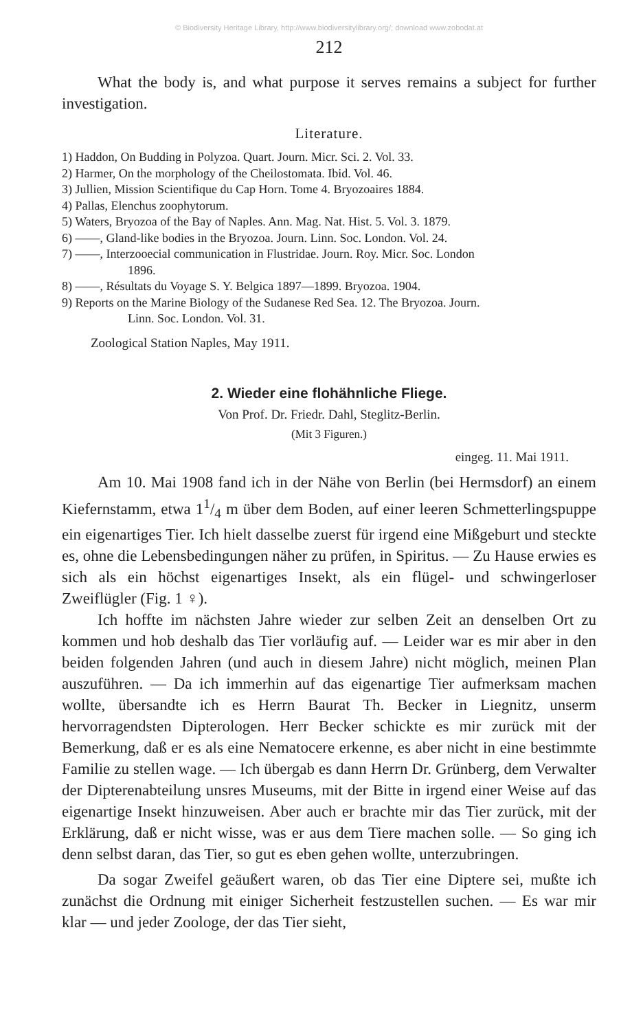© Biodiversity Heritage Library, http://www.biodiversitylibrary.org/; download www.zobodat.at
212
What the body is, and what purpose it serves remains a subject for further investigation.
Literature.
1) Haddon, On Budding in Polyzoa. Quart. Journ. Micr. Sci. 2. Vol. 33.
2) Harmer, On the morphology of the Cheilostomata. Ibid. Vol. 46.
3) Jullien, Mission Scientifique du Cap Horn. Tome 4. Bryozoaires 1884.
4) Pallas, Elenchus zoophytorum.
5) Waters, Bryozoa of the Bay of Naples. Ann. Mag. Nat. Hist. 5. Vol. 3. 1879.
6) ——, Gland-like bodies in the Bryozoa. Journ. Linn. Soc. London. Vol. 24.
7) ——, Interzooecial communication in Flustridae. Journ. Roy. Micr. Soc. London
1896.
8) ——, Résultats du Voyage S. Y. Belgica 1897—1899. Bryozoa. 1904.
9) Reports on the Marine Biology of the Sudanese Red Sea. 12. The Bryozoa. Journ.
Linn. Soc. London. Vol. 31.
Zoological Station Naples, May 1911.
2. Wieder eine flohähnliche Fliege.
Von Prof. Dr. Friedr. Dahl, Steglitz-Berlin.
(Mit 3 Figuren.)
eingeg. 11. Mai 1911.
Am 10. Mai 1908 fand ich in der Nähe von Berlin (bei Hermsdorf) an einem Kiefernstamm, etwa 11/4 m über dem Boden, auf einer leeren Schmetterlingspuppe ein eigenartiges Tier. Ich hielt dasselbe zuerst für irgend eine Mißgeburt und steckte es, ohne die Lebensbedingungen näher zu prüfen, in Spiritus. — Zu Hause erwies es sich als ein höchst eigenartiges Insekt, als ein flügel- und schwingerloser Zweiflügler (Fig. 1 ♀).
Ich hoffte im nächsten Jahre wieder zur selben Zeit an denselben Ort zu kommen und hob deshalb das Tier vorläufig auf. — Leider war es mir aber in den beiden folgenden Jahren (und auch in diesem Jahre) nicht möglich, meinen Plan auszuführen. — Da ich immerhin auf das eigenartige Tier aufmerksam machen wollte, übersandte ich es Herrn Baurat Th. Becker in Liegnitz, unserm hervorragendsten Dipterologen. Herr Becker schickte es mir zurück mit der Bemerkung, daß er es als eine Nematocere erkenne, es aber nicht in eine bestimmte Familie zu stellen wage. — Ich übergab es dann Herrn Dr. Grünberg, dem Verwalter der Dipterenabteilung unsres Museums, mit der Bitte in irgend einer Weise auf das eigenartige Insekt hinzuweisen. Aber auch er brachte mir das Tier zurück, mit der Erklärung, daß er nicht wisse, was er aus dem Tiere machen solle. — So ging ich denn selbst daran, das Tier, so gut es eben gehen wollte, unterzubringen.
Da sogar Zweifel geäußert waren, ob das Tier eine Diptere sei, mußte ich zunächst die Ordnung mit einiger Sicherheit festzustellen suchen. — Es war mir klar — und jeder Zoologe, der das Tier sieht,